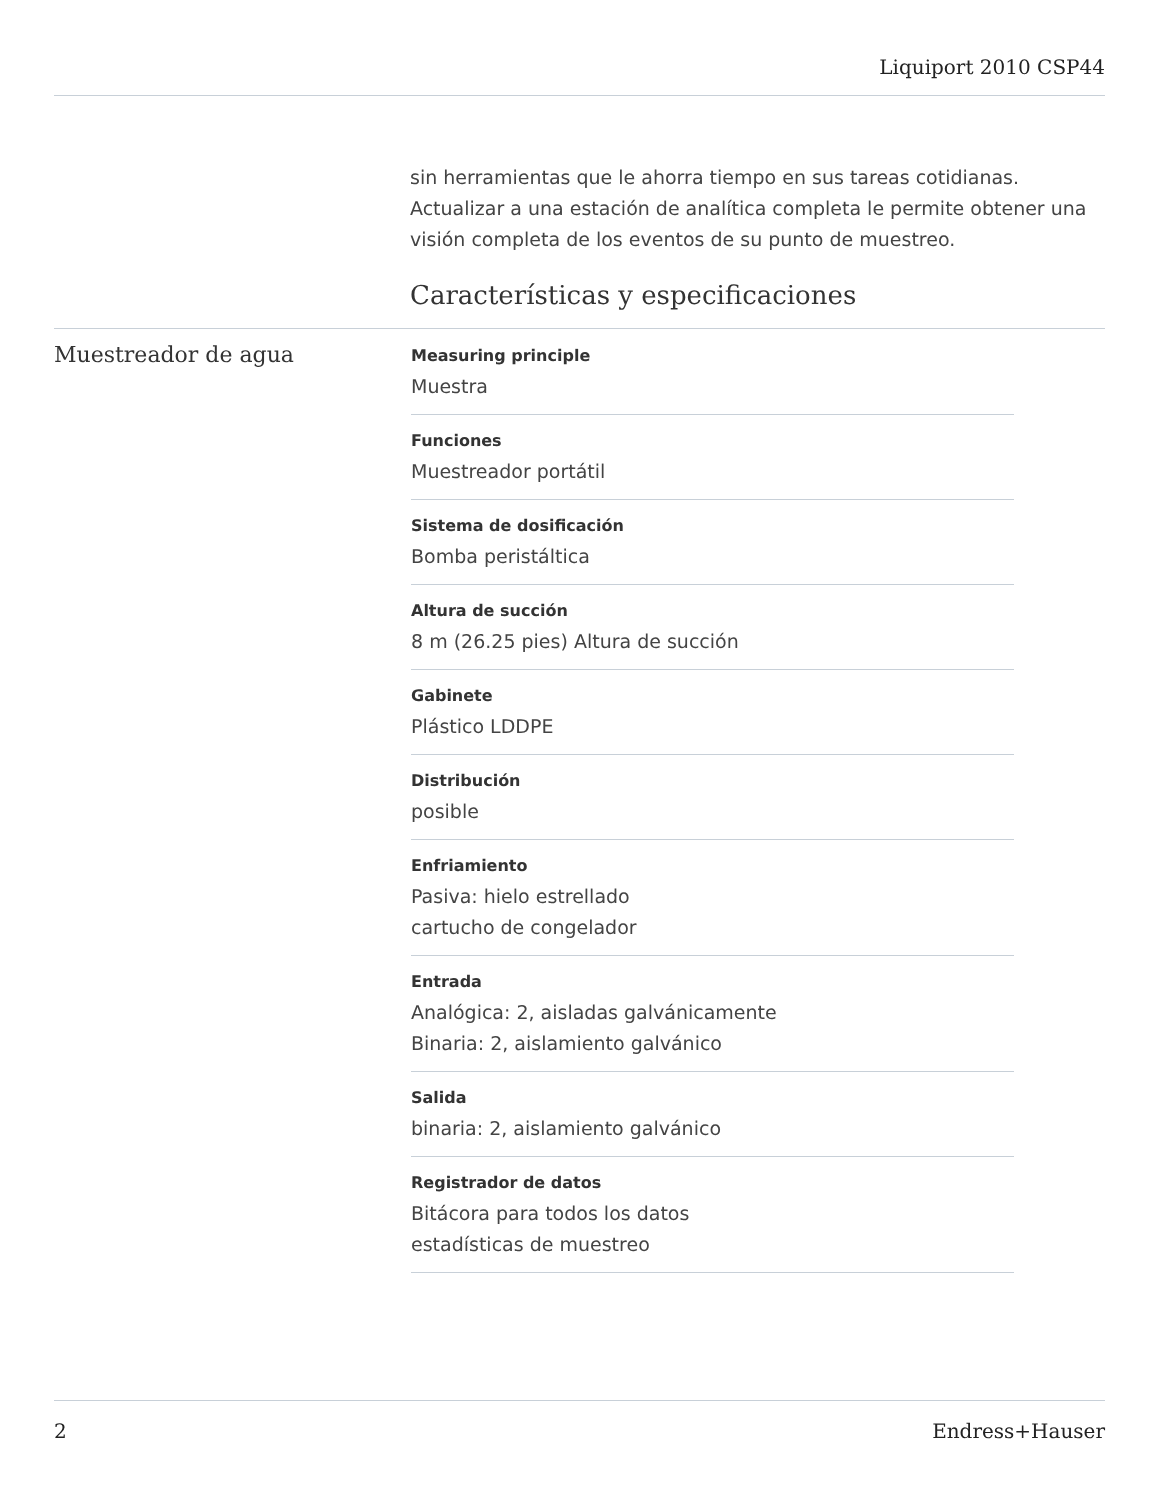Liquiport 2010 CSP44
sin herramientas que le ahorra tiempo en sus tareas cotidianas. Actualizar a una estación de analítica completa le permite obtener una visión completa de los eventos de su punto de muestreo.
Características y especificaciones
Muestreador de agua
Measuring principle
Muestra
Funciones
Muestreador portátil
Sistema de dosificación
Bomba peristáltica
Altura de succión
8 m (26.25 pies) Altura de succión
Gabinete
Plástico LDDPE
Distribución
posible
Enfriamiento
Pasiva: hielo estrellado
cartucho de congelador
Entrada
Analógica: 2, aisladas galvánicamente
Binaria: 2, aislamiento galvánico
Salida
binaria: 2, aislamiento galvánico
Registrador de datos
Bitácora para todos los datos
estadísticas de muestreo
2 Endress+Hauser